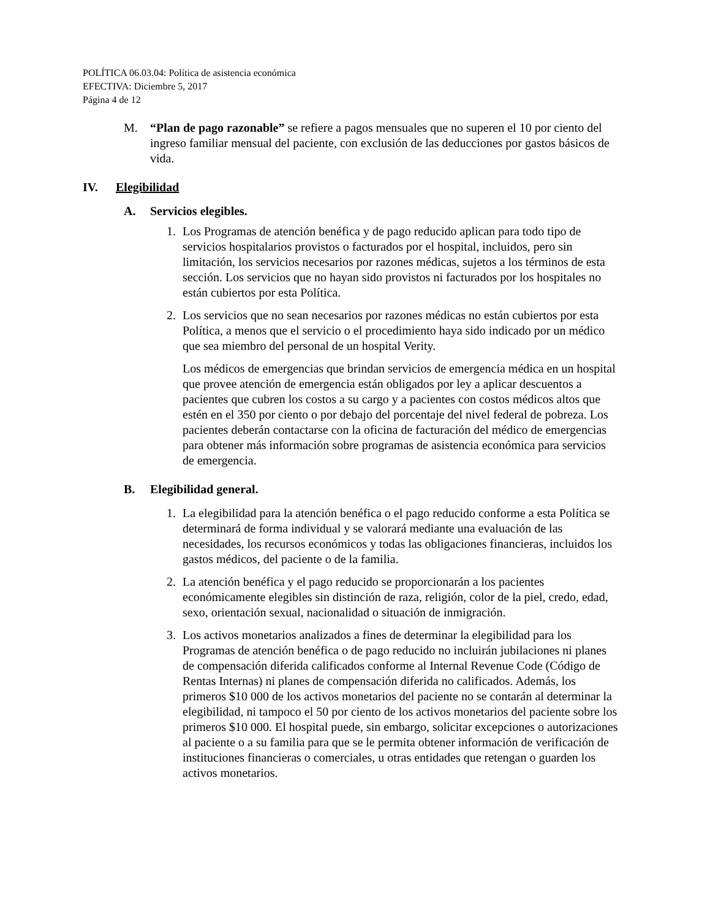POLÍTICA 06.03.04: Política de asistencia económica
EFECTIVA: Diciembre 5, 2017
Página 4 de 12
M. “Plan de pago razonable” se refiere a pagos mensuales que no superen el 10 por ciento del ingreso familiar mensual del paciente, con exclusión de las deducciones por gastos básicos de vida.
IV. Elegibilidad
A. Servicios elegibles.
1. Los Programas de atención benéfica y de pago reducido aplican para todo tipo de servicios hospitalarios provistos o facturados por el hospital, incluidos, pero sin limitación, los servicios necesarios por razones médicas, sujetos a los términos de esta sección. Los servicios que no hayan sido provistos ni facturados por los hospitales no están cubiertos por esta Política.
2. Los servicios que no sean necesarios por razones médicas no están cubiertos por esta Política, a menos que el servicio o el procedimiento haya sido indicado por un médico que sea miembro del personal de un hospital Verity.
Los médicos de emergencias que brindan servicios de emergencia médica en un hospital que provee atención de emergencia están obligados por ley a aplicar descuentos a pacientes que cubren los costos a su cargo y a pacientes con costos médicos altos que estén en el 350 por ciento o por debajo del porcentaje del nivel federal de pobreza. Los pacientes deberán contactarse con la oficina de facturación del médico de emergencias para obtener más información sobre programas de asistencia económica para servicios de emergencia.
B. Elegibilidad general.
1. La elegibilidad para la atención benéfica o el pago reducido conforme a esta Política se determinará de forma individual y se valorará mediante una evaluación de las necesidades, los recursos económicos y todas las obligaciones financieras, incluidos los gastos médicos, del paciente o de la familia.
2. La atención benéfica y el pago reducido se proporcionarán a los pacientes económicamente elegibles sin distinción de raza, religión, color de la piel, credo, edad, sexo, orientación sexual, nacionalidad o situación de inmigración.
3. Los activos monetarios analizados a fines de determinar la elegibilidad para los Programas de atención benéfica o de pago reducido no incluirán jubilaciones ni planes de compensación diferida calificados conforme al Internal Revenue Code (Código de Rentas Internas) ni planes de compensación diferida no calificados. Además, los primeros $10 000 de los activos monetarios del paciente no se contarán al determinar la elegibilidad, ni tampoco el 50 por ciento de los activos monetarios del paciente sobre los primeros $10 000. El hospital puede, sin embargo, solicitar excepciones o autorizaciones al paciente o a su familia para que se le permita obtener información de verificación de instituciones financieras o comerciales, u otras entidades que retengan o guarden los activos monetarios.